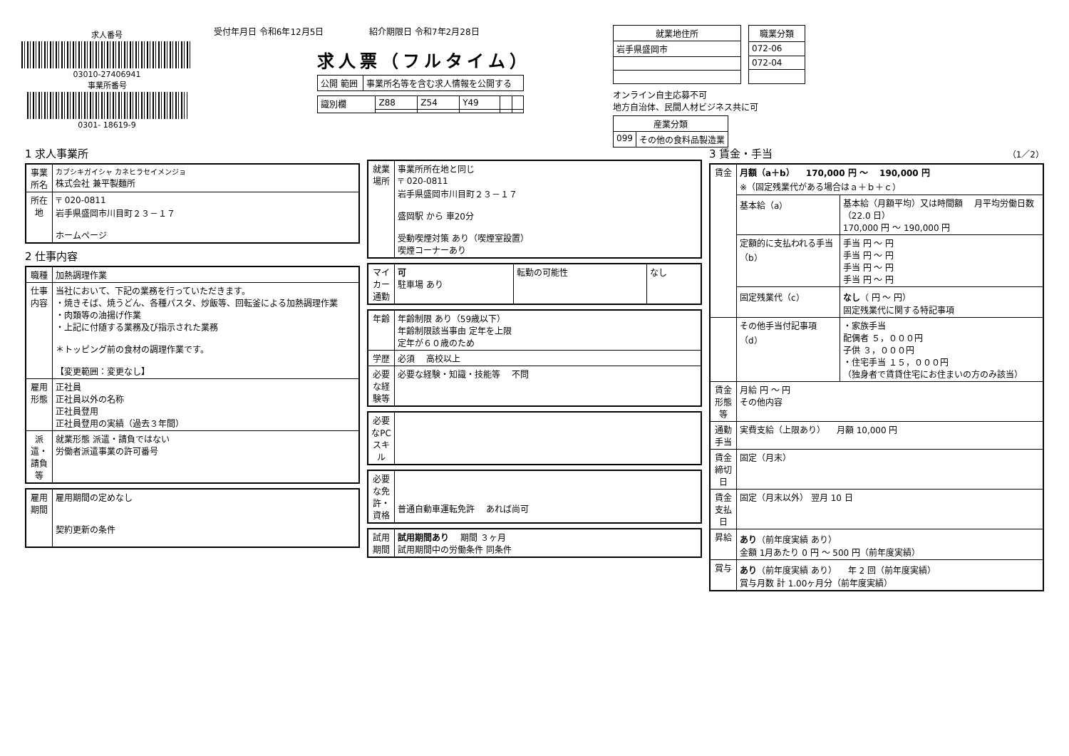求人番号
03010-27406941
事業所番号
0301- 18619-9
受付年月日 令和6年12月5日 　　　　　紹介期限日 令和7年2月28日
求人票（フルタイム）
| 公開 範囲 | 事業所名等を含む求人情報を公開する |
| 識別欄 | Z88 | Z54 | Y49 | | |
| 就業地住所 |
| --- |
| 岩手県盛岡市 |
| 職業分類 |
| --- |
| 072-06 |
| 072-04 |
オンライン自主応募不可
地方自治体、民間人材ビジネス共に可
| 産業分類 | |
| --- | --- |
| 099 | その他の食料品製造業 |
1 求人事業所
| 事業所名 | カブシキガイシャ カネヒラセイメンジョ 株式会社 兼平製麺所 |
| 所在地 | 〒 020-0811 岩手県盛岡市川目町２３－１７ ホームページ |
2 仕事内容
| 職種 | 加熱調理作業 |
| 仕事内容 | 当社において、下記の業務を行っていただきます。 ・焼きそば、焼うどん、各種パスタ、炒飯等、回転釜による加熱調理作業 ・肉類等の油揚げ作業 ・上記に付随する業務及び指示された業務 ＊トッピング前の食材の調理作業です。 【変更範囲：変更なし】 |
| 雇用形態 | 正社員 正社員以外の名称 正社員登用 正社員登用の実績（過去３年間） |
| 派遣・請負等 | 就業形態 派遣・請負ではない 労働者派遣事業の許可番号 |
| 雇用期間 | 雇用期間の定めなし 契約更新の条件 |
| 就業場所 | 事業所所在地と同じ 〒 020-0811 岩手県盛岡市川目町２３－１７ 盛岡駅 から 車20分 受動喫煙対策 あり（喫煙室設置） 喫煙コーナーあり |
| マイカー通勤 | 可 駐車場 あり | 転勤の可能性 | なし |
| 年齢 | 年齢制限 あり（59歳以下） 年齢制限該当事由 定年を上限 定年が６０歳のため |
| 学歴 | 必須 高校以上 |
| 必要な経験等 | 必要な経験・知識・技能等 不問 |
| 必要なPCスキル | |
| 必要な免許・資格 | 普通自動車運転免許 あれば尚可 |
| 試用期間 | 試用期間あり 期間 ３ヶ月 試用期間中の労働条件 同条件 |
3 賃金・手当 （1／2）
| 賃金 | 月額（a＋b） 170,000 円 ～ 190,000 円 ※（固定残業代がある場合はａ＋ｂ＋ｃ） | |
| | 基本給（a） | 基本給（月額平均）又は時間額 月平均労働日数（22.0 日） 170,000 円 ～ 190,000 円 |
| | 定額的に支払われる手当（b） | 手当 円 ～ 円 手当 円 ～ 円 手当 円 ～ 円 手当 円 ～ 円 |
| | 固定残業代（c） | なし （ 円 ～ 円） 固定残業代に関する特記事項 |
| | その他手当付記事項（d） | ・家族手当 配偶者 ５，０００円 子供 ３，０００円 ・住宅手当 １５，０００円 （独身者で賃貸住宅にお住まいの方のみ該当） |
| 賃金形態等 | 月給 円 ～ 円 その他内容 | |
| 通勤手当 | 実費支給（上限あり） 月額 10,000 円 | |
| 賃金締切日 | 固定（月末） | |
| 賃金支払日 | 固定（月末以外） 翌月 10 日 | |
| 昇給 | あり （前年度実績 あり） 金額 1月あたり 0 円 ～ 500 円（前年度実績） | |
| 賞与 | あり （前年度実績 あり） 年 2 回（前年度実績） 賞与月数 計 1.00ヶ月分（前年度実績） | |